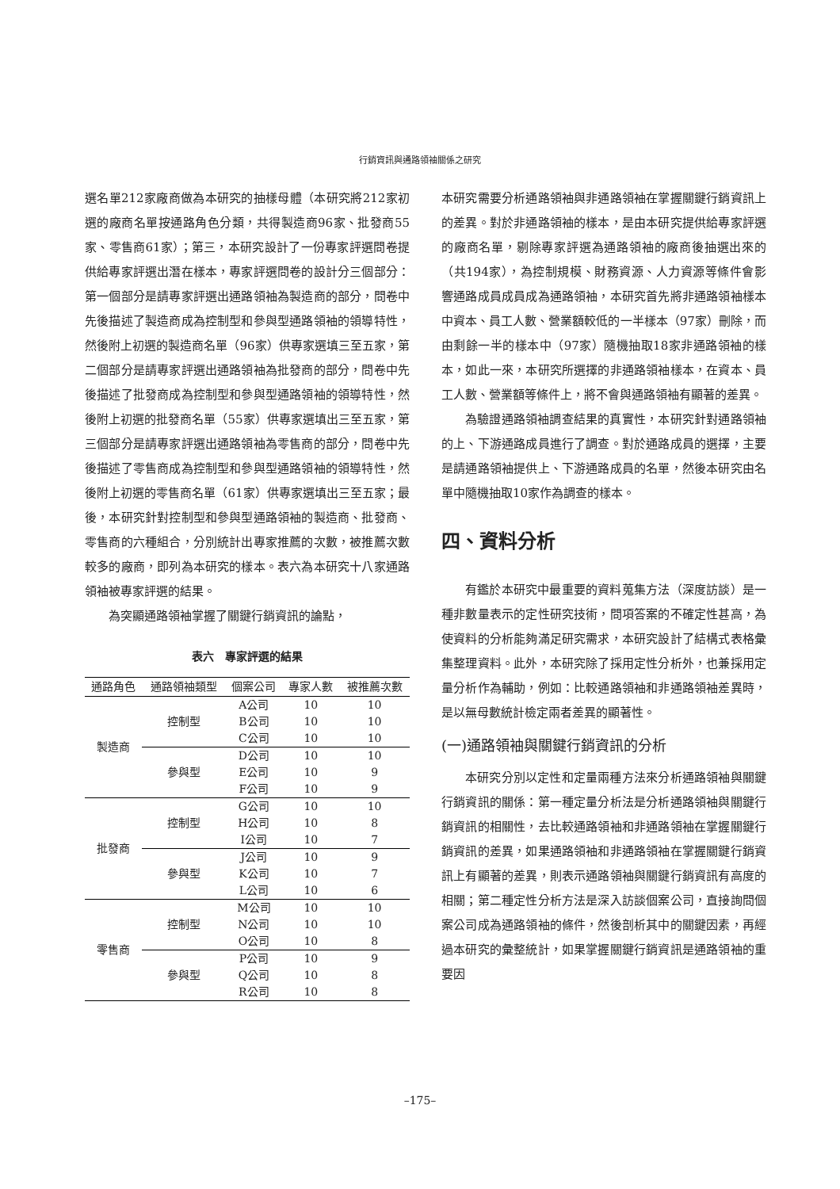行銷資訊與通路領袖關係之研究
選名單212家廠商做為本研究的抽樣母體（本研究將212家初選的廠商名單按通路角色分類，共得製造商96家、批發商55家、零售商61家）；第三，本研究設計了一份專家評選問卷提供給專家評選出潛在樣本，專家評選問卷的設計分三個部分：第一個部分是請專家評選出通路領袖為製造商的部分，問卷中先後描述了製造商成為控制型和參與型通路領袖的領導特性，然後附上初選的製造商名單（96家）供專家選填三至五家，第二個部分是請專家評選出通路領袖為批發商的部分，問卷中先後描述了批發商成為控制型和參與型通路領袖的領導特性，然後附上初選的批發商名單（55家）供專家選填出三至五家，第三個部分是請專家評選出通路領袖為零售商的部分，問卷中先後描述了零售商成為控制型和參與型通路領袖的領導特性，然後附上初選的零售商名單（61家）供專家選填出三至五家；最後，本研究針對控制型和參與型通路領袖的製造商、批發商、零售商的六種組合，分別統計出專家推薦的次數，被推薦次數較多的廠商，即列為本研究的樣本。表六為本研究十八家通路領袖被專家評選的結果。
為突顯通路領袖掌握了關鍵行銷資訊的論點，
表六　專家評選的結果
| 通路角色 | 通路領袖類型 | 個案公司 | 專家人數 | 被推薦次數 |
| --- | --- | --- | --- | --- |
| 製造商 | 控制型 | A公司 | 10 | 10 |
| | | B公司 | 10 | 10 |
| | | C公司 | 10 | 10 |
| | 參與型 | D公司 | 10 | 10 |
| | | E公司 | 10 | 9 |
| | | F公司 | 10 | 9 |
| 批發商 | 控制型 | G公司 | 10 | 10 |
| | | H公司 | 10 | 8 |
| | | I公司 | 10 | 7 |
| | 參與型 | J公司 | 10 | 9 |
| | | K公司 | 10 | 7 |
| | | L公司 | 10 | 6 |
| 零售商 | 控制型 | M公司 | 10 | 10 |
| | | N公司 | 10 | 10 |
| | | O公司 | 10 | 8 |
| | 參與型 | P公司 | 10 | 9 |
| | | Q公司 | 10 | 8 |
| | | R公司 | 10 | 8 |
本研究需要分析通路領袖與非通路領袖在掌握關鍵行銷資訊上的差異。對於非通路領袖的樣本，是由本研究提供給專家評選的廠商名單，剔除專家評選為通路領袖的廠商後抽選出來的（共194家），為控制規模、財務資源、人力資源等條件會影響通路成員成員成為通路領袖，本研究首先將非通路領袖樣本中資本、員工人數、營業額較低的一半樣本（97家）刪除，而由剩餘一半的樣本中（97家）隨機抽取18家非通路領袖的樣本，如此一來，本研究所選擇的非通路領袖樣本，在資本、員工人數、營業額等條件上，將不會與通路領袖有顯著的差異。
為驗證通路領袖調查結果的真實性，本研究針對通路領袖的上、下游通路成員進行了調查。對於通路成員的選擇，主要是請通路領袖提供上、下游通路成員的名單，然後本研究由名單中隨機抽取10家作為調查的樣本。
四、資料分析
有鑑於本研究中最重要的資料蒐集方法（深度訪談）是一種非數量表示的定性研究技術，問項答案的不確定性甚高，為使資料的分析能夠滿足研究需求，本研究設計了結構式表格彙集整理資料。此外，本研究除了採用定性分析外，也兼採用定量分析作為輔助，例如：比較通路領袖和非通路領袖差異時，是以無母數統計檢定兩者差異的顯著性。
(一)通路領袖與關鍵行銷資訊的分析
本研究分別以定性和定量兩種方法來分析通路領袖與關鍵行銷資訊的關係：第一種定量分析法是分析通路領袖與關鍵行銷資訊的相關性，去比較通路領袖和非通路領袖在掌握關鍵行銷資訊的差異，如果通路領袖和非通路領袖在掌握關鍵行銷資訊上有顯著的差異，則表示通路領袖與關鍵行銷資訊有高度的相關；第二種定性分析方法是深入訪談個案公司，直接詢問個案公司成為通路領袖的條件，然後剖析其中的關鍵因素，再經過本研究的彙整統計，如果掌握關鍵行銷資訊是通路領袖的重要因
–175–